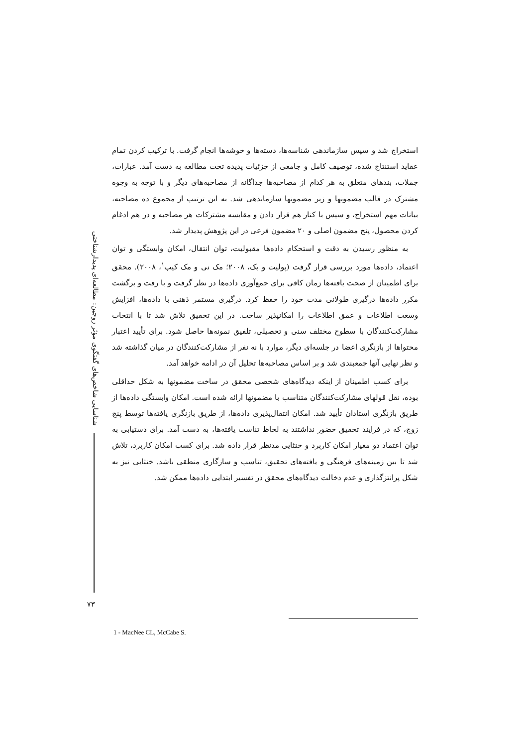شناسایی شاخص‌های گفتگوی مؤثر زوجین: مطالعه‌ای پدیدارشناختی
استخراج شد و سپس سازماندهی شناسه‌ها، دسته‌ها و خوشه‌ها انجام گرفت. با ترکیب کردن تمام عقاید استنتاج شده، توصیف کامل و جامعی از جزئیات پدیده تحت مطالعه به دست آمد. عبارات، جملات، بندهای متعلق به هر کدام از مصاحبه‌ها جداگانه از مصاحبه‌های دیگر و با توجه به وجوه مشترک در قالب مضمونها و زیر مضمونها سازماندهی شد. به این ترتیب از مجموع ده مصاحبه، بیانات مهم استخراج، و سپس با کنار هم قرار دادن و مقایسه مشترکات هر مصاحبه و در هم ادغام کردن محصول، پنج مضمون اصلی و ۲۰ مضمون فرعی در این پژوهش پدیدار شد.
به منظور رسیدن به دقت و استحکام داده‌ها مقبولیت، توان انتقال، امکان وابستگی و توان اعتماد، داده‌ها مورد بررسی قرار گرفت (پولیت و بک، ۲۰۰۸؛ مک نی و مک کیب<sup>۱</sup>، ۲۰۰۸). محقق برای اطمینان از صحت یافته‌ها زمان کافی برای جمع‌آوری داده‌ها در نظر گرفت و با رفت و برگشت مکرر داده‌ها درگیری طولانی مدت خود را حفظ کرد. درگیری مستمر ذهنی با داده‌ها، افزایش وسعت اطلاعات و عمق اطلاعات را امکانپذیر ساخت. در این تحقیق تلاش شد تا با انتخاب مشارکت‌کنندگان با سطوح مختلف سنی و تحصیلی، تلفیق نمونه‌ها حاصل شود. برای تأیید اعتبار محتواها از بازنگری اعضا در جلسه‌ای دیگر، موارد با نه نفر از مشارکت‌کنندگان در میان گذاشته شد و نظر نهایی آنها جمعبندی شد و بر اساس مصاحبه‌ها تحلیل آن در ادامه خواهد آمد.
برای کسب اطمینان از اینکه دیدگاه‌های شخصی محقق در ساخت مضمونها به شکل حداقلی بوده، نقل قولهای مشارکت‌کنندگان متناسب با مضمونها ارائه شده است. امکان وابستگی داده‌ها از طریق بازنگری استادان تأیید شد. امکان انتقال‌پذیری داده‌ها، از طریق بازنگری یافته‌ها توسط پنج زوج، که در فرایند تحقیق حضور نداشتند به لحاظ تناسب یافته‌ها، به دست آمد. برای دستیابی به توان اعتماد دو معیار امکان کاربرد و خنثایی مدنظر قرار داده شد. برای کسب امکان کاربرد، تلاش شد تا بین زمینه‌های فرهنگی و یافته‌های تحقیق، تناسب و سازگاری منطقی باشد. خنثایی نیز به شکل پرانتزگذاری و عدم دخالت دیدگاه‌های محقق در تفسیر ابتدایی داده‌ها ممکن شد.
۷۳
1 - MacNee CL, McCabe S.